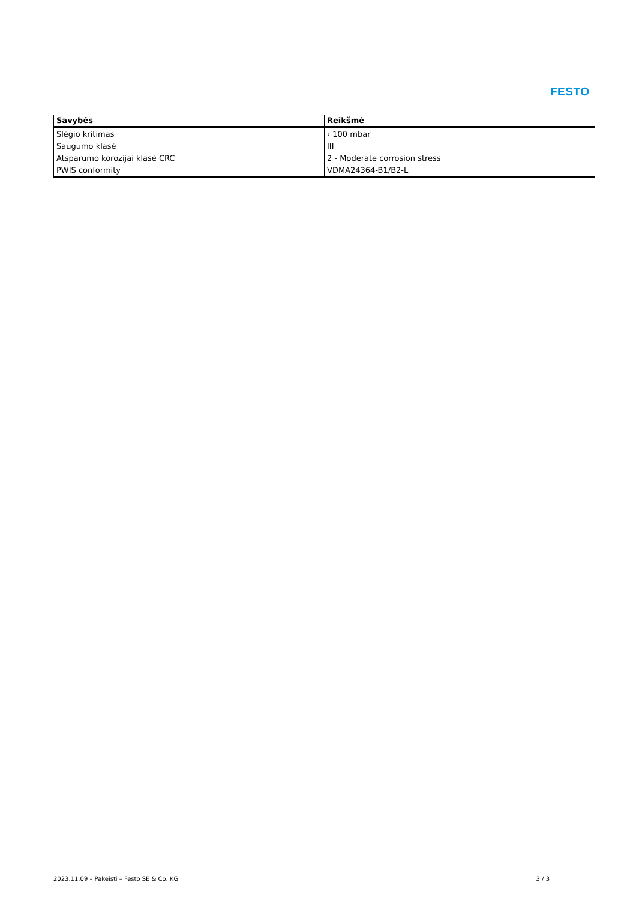FESTO
| Savybės | Reikšmė |
| --- | --- |
| Slėgio kritimas | ‹ 100 mbar |
| Saugumo klasė | III |
| Atsparumo korozijai klasė CRC | 2 - Moderate corrosion stress |
| PWIS conformity | VDMA24364-B1/B2-L |
2023.11.09 – Pakeisti – Festo SE & Co. KG 3 / 3